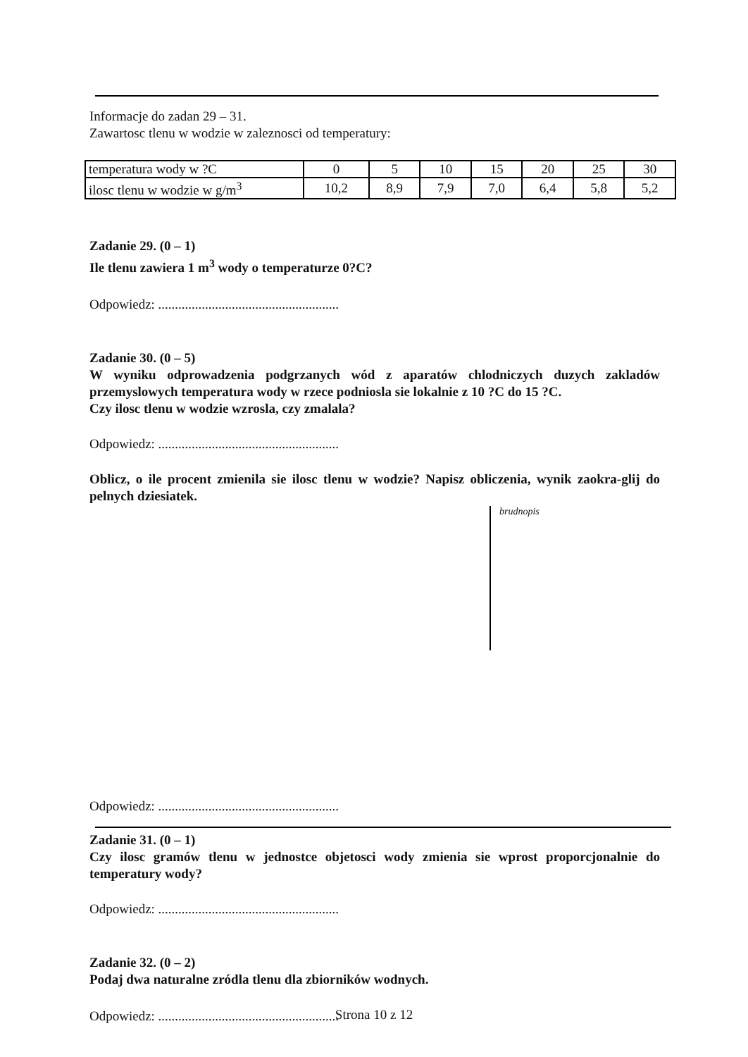Informacje do zadan 29 – 31.
Zawartosc tlenu w wodzie w zaleznosci od temperatury:
| temperatura wody w ?C | 0 | 5 | 10 | 15 | 20 | 25 | 30 |
| ilosc tlenu w wodzie w g/m<sup>3</sup> | 10,2 | 8,9 | 7,9 | 7,0 | 6,4 | 5,8 | 5,2 |
Zadanie 29. (0 – 1)
Ile tlenu zawiera 1 m<sup>3</sup> wody o temperaturze 0?C?
Odpowiedz: ......................................................
Zadanie 30. (0 – 5)
W wyniku odprowadzenia podgrzanych wód z aparatów chlodniczych duzych zakladów przemyslowych temperatura wody w rzece podniosla sie lokalnie z 10 ?C do 15 ?C.
Czy ilosc tlenu w wodzie wzrosla, czy zmalala?
Odpowiedz: ......................................................
Oblicz, o ile procent zmienila sie ilosc tlenu w wodzie? Napisz obliczenia, wynik zaokra-glij do pelnych dziesiatek.
brudnopis
Odpowiedz: ......................................................
Zadanie 31. (0 – 1)
Czy ilosc gramów tlenu w jednostce objetosci wody zmienia sie wprost proporcjonalnie do temperatury wody?
Odpowiedz: ......................................................
Zadanie 32. (0 – 2)
Podaj dwa naturalne zródla tlenu dla zbiorników wodnych.
Odpowiedz: ......................................................
Strona 10 z 12